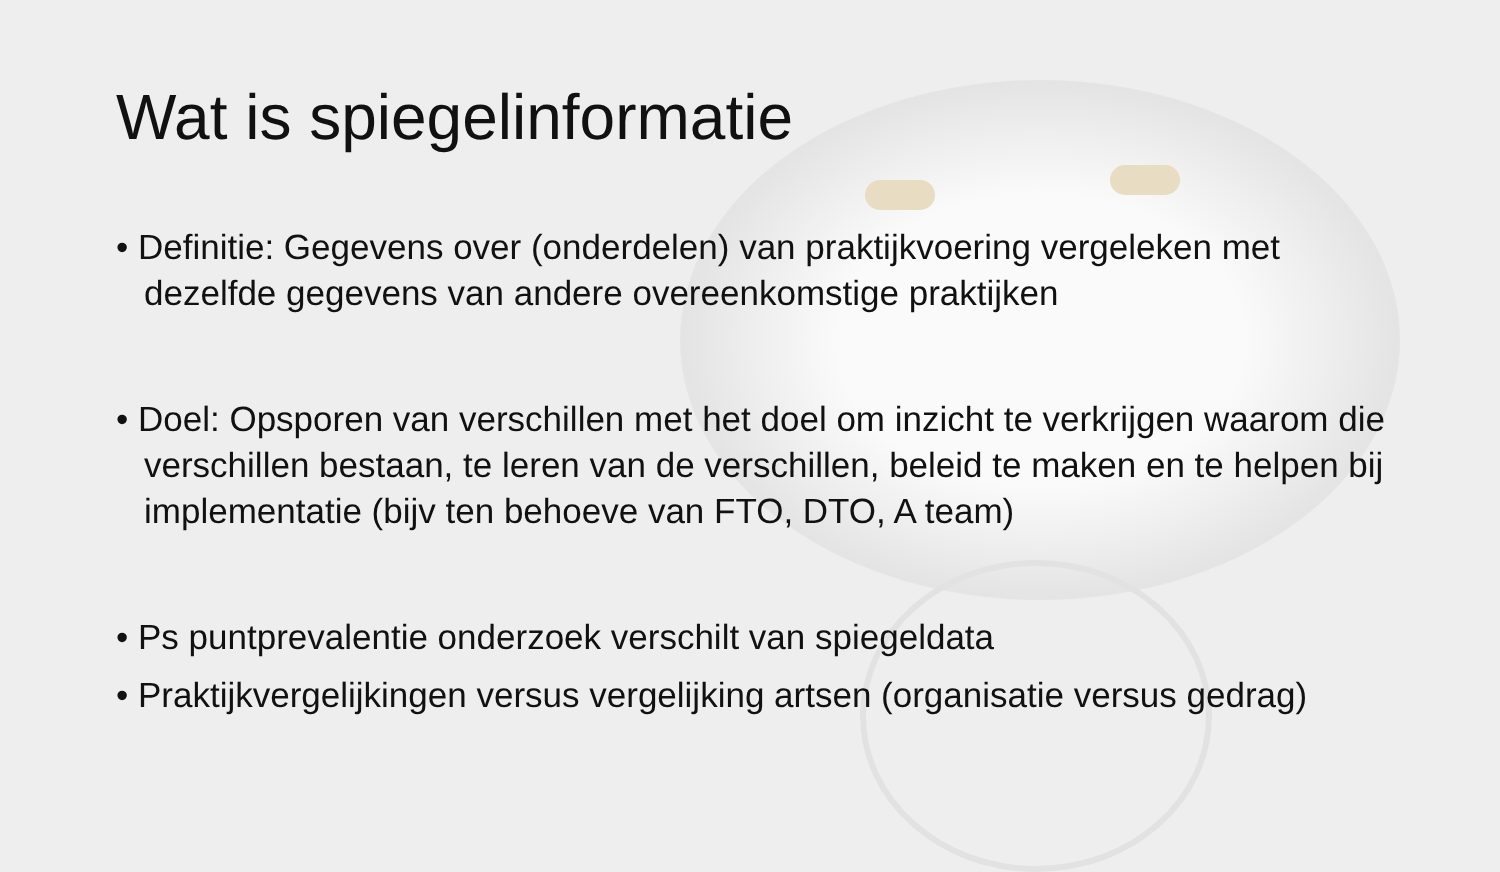Wat is spiegelinformatie
• Definitie: Gegevens over (onderdelen) van praktijkvoering vergeleken met dezelfde gegevens van andere overeenkomstige praktijken
• Doel: Opsporen van verschillen met het doel om inzicht te verkrijgen waarom die verschillen bestaan, te leren van de verschillen, beleid te maken en te helpen bij implementatie (bijv ten behoeve van FTO, DTO, A team)
• Ps puntprevalentie onderzoek verschilt van spiegeldata
• Praktijkvergelijkingen versus vergelijking artsen (organisatie versus gedrag)